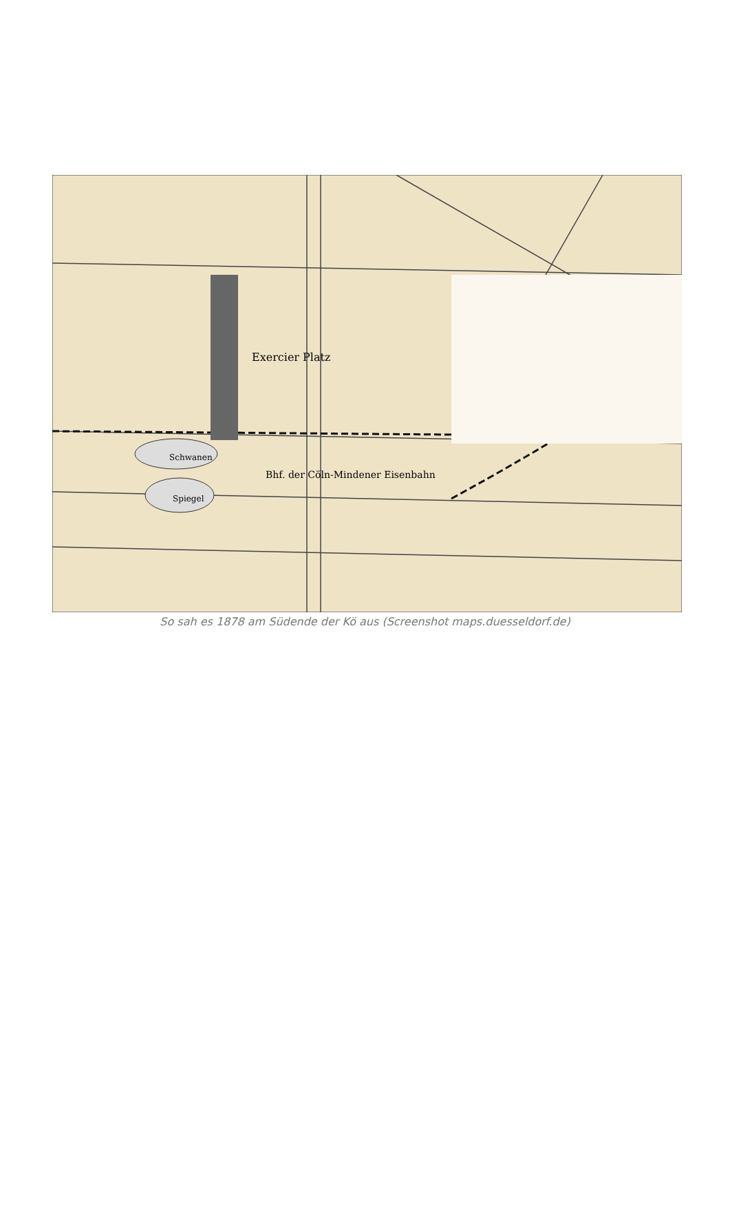Exercier Platz
Bhf. der Cöln-Mindener Eisenbahn
Schwanen
Spiegel
So sah es 1878 am Südende der Kö aus (Screenshot maps.duesseldorf.de)